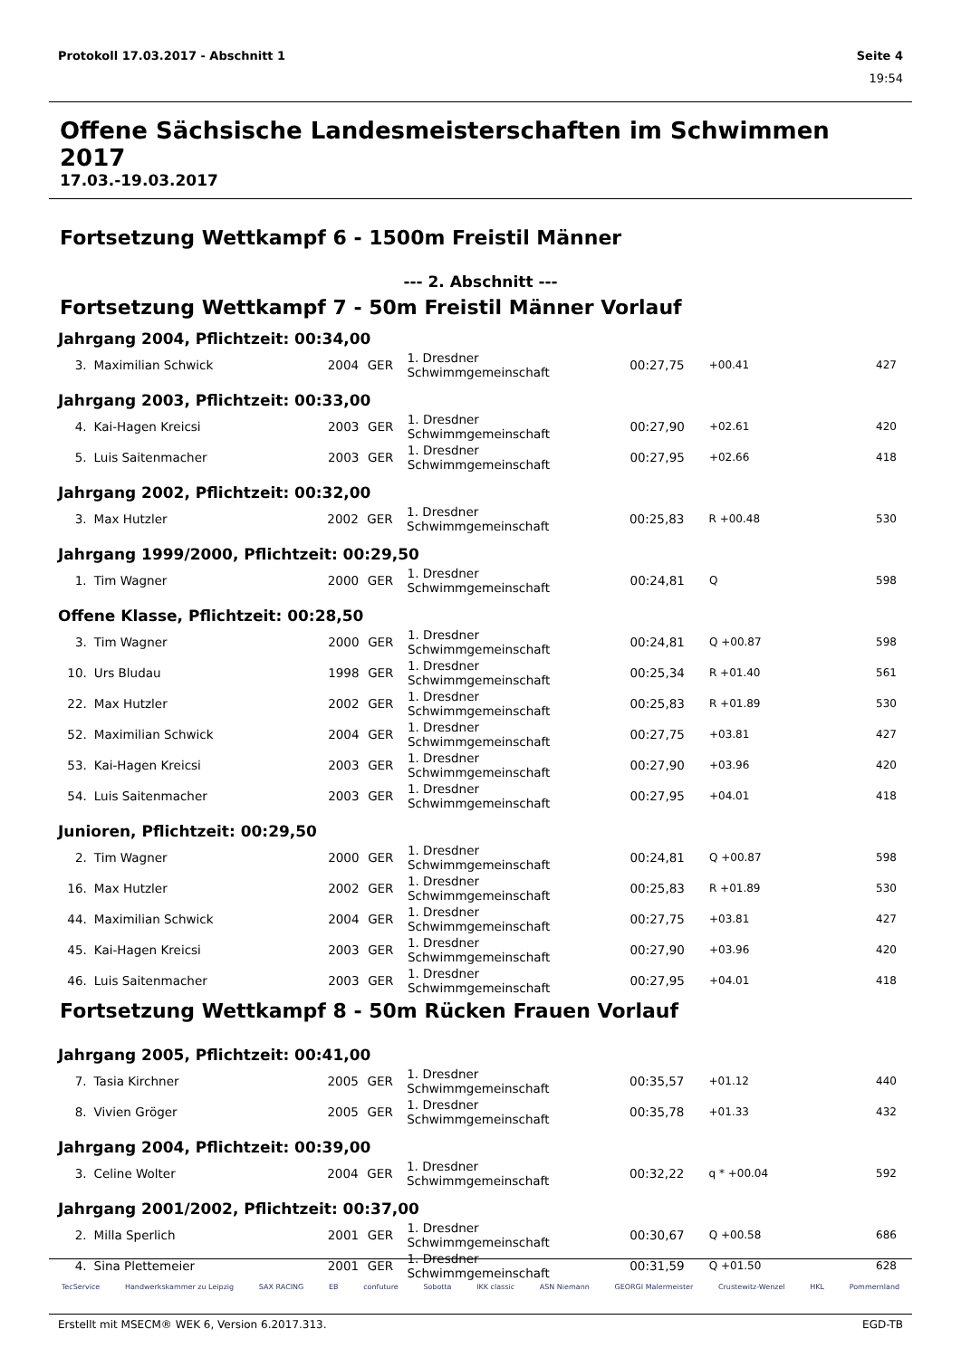Protokoll 17.03.2017 - Abschnitt 1 Seite 4
19:54
Offene Sächsische Landesmeisterschaften im Schwimmen 2017
17.03.-19.03.2017
Fortsetzung Wettkampf 6 - 1500m Freistil Männer
--- 2. Abschnitt ---
Fortsetzung Wettkampf 7 - 50m Freistil Männer Vorlauf
Jahrgang 2004, Pflichtzeit: 00:34,00
| 3. | Maximilian Schwick | 2004 | GER | 1. Dresdner Schwimmgemeinschaft | 00:27,75 | +00.41 | 427 |
Jahrgang 2003, Pflichtzeit: 00:33,00
| 4. | Kai-Hagen Kreicsi | 2003 | GER | 1. Dresdner Schwimmgemeinschaft | 00:27,90 | +02.61 | 420 |
| 5. | Luis Saitenmacher | 2003 | GER | 1. Dresdner Schwimmgemeinschaft | 00:27,95 | +02.66 | 418 |
Jahrgang 2002, Pflichtzeit: 00:32,00
| 3. | Max Hutzler | 2002 | GER | 1. Dresdner Schwimmgemeinschaft | 00:25,83 | R +00.48 | 530 |
Jahrgang 1999/2000, Pflichtzeit: 00:29,50
| 1. | Tim Wagner | 2000 | GER | 1. Dresdner Schwimmgemeinschaft | 00:24,81 | Q | 598 |
Offene Klasse, Pflichtzeit: 00:28,50
| 3. | Tim Wagner | 2000 | GER | 1. Dresdner Schwimmgemeinschaft | 00:24,81 | Q +00.87 | 598 |
| 10. | Urs Bludau | 1998 | GER | 1. Dresdner Schwimmgemeinschaft | 00:25,34 | R +01.40 | 561 |
| 22. | Max Hutzler | 2002 | GER | 1. Dresdner Schwimmgemeinschaft | 00:25,83 | R +01.89 | 530 |
| 52. | Maximilian Schwick | 2004 | GER | 1. Dresdner Schwimmgemeinschaft | 00:27,75 | +03.81 | 427 |
| 53. | Kai-Hagen Kreicsi | 2003 | GER | 1. Dresdner Schwimmgemeinschaft | 00:27,90 | +03.96 | 420 |
| 54. | Luis Saitenmacher | 2003 | GER | 1. Dresdner Schwimmgemeinschaft | 00:27,95 | +04.01 | 418 |
Junioren, Pflichtzeit: 00:29,50
| 2. | Tim Wagner | 2000 | GER | 1. Dresdner Schwimmgemeinschaft | 00:24,81 | Q +00.87 | 598 |
| 16. | Max Hutzler | 2002 | GER | 1. Dresdner Schwimmgemeinschaft | 00:25,83 | R +01.89 | 530 |
| 44. | Maximilian Schwick | 2004 | GER | 1. Dresdner Schwimmgemeinschaft | 00:27,75 | +03.81 | 427 |
| 45. | Kai-Hagen Kreicsi | 2003 | GER | 1. Dresdner Schwimmgemeinschaft | 00:27,90 | +03.96 | 420 |
| 46. | Luis Saitenmacher | 2003 | GER | 1. Dresdner Schwimmgemeinschaft | 00:27,95 | +04.01 | 418 |
Fortsetzung Wettkampf 8 - 50m Rücken Frauen Vorlauf
Jahrgang 2005, Pflichtzeit: 00:41,00
| 7. | Tasia Kirchner | 2005 | GER | 1. Dresdner Schwimmgemeinschaft | 00:35,57 | +01.12 | 440 |
| 8. | Vivien Gröger | 2005 | GER | 1. Dresdner Schwimmgemeinschaft | 00:35,78 | +01.33 | 432 |
Jahrgang 2004, Pflichtzeit: 00:39,00
| 3. | Celine Wolter | 2004 | GER | 1. Dresdner Schwimmgemeinschaft | 00:32,22 | q * +00.04 | 592 |
Jahrgang 2001/2002, Pflichtzeit: 00:37,00
| 2. | Milla Sperlich | 2001 | GER | 1. Dresdner Schwimmgemeinschaft | 00:30,67 | Q +00.58 | 686 |
| 4. | Sina Plettemeier | 2001 | GER | 1. Dresdner Schwimmgemeinschaft | 00:31,59 | Q +01.50 | 628 |
TecService Handwerkskammer zu Leipzig SAX RACING EB confuture Sobotta IKK classic ASN Niemann GEORGI Malermeister Crustewitz-Wenzel HKL Pommernland
Erstellt mit MSECM® WEK 6, Version 6.2017.313. EGD-TB